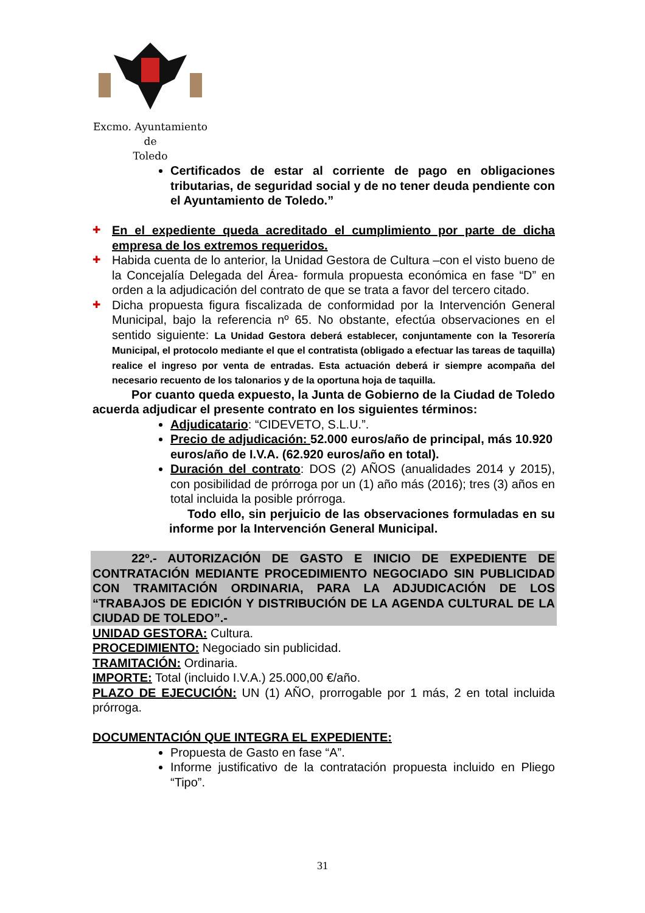Excmo. Ayuntamiento
de
Toledo
Certificados de estar al corriente de pago en obligaciones tributarias, de seguridad social y de no tener deuda pendiente con el Ayuntamiento de Toledo.”
✚ En el expediente queda acreditado el cumplimiento por parte de dicha empresa de los extremos requeridos.
✚ Habida cuenta de lo anterior, la Unidad Gestora de Cultura –con el visto bueno de la Concejalía Delegada del Área- formula propuesta económica en fase “D” en orden a la adjudicación del contrato de que se trata a favor del tercero citado.
✚ Dicha propuesta figura fiscalizada de conformidad por la Intervención General Municipal, bajo la referencia nº 65. No obstante, efectúa observaciones en el sentido siguiente: La Unidad Gestora deberá establecer, conjuntamente con la Tesorería Municipal, el protocolo mediante el que el contratista (obligado a efectuar las tareas de taquilla) realice el ingreso por venta de entradas. Esta actuación deberá ir siempre acompaña del necesario recuento de los talonarios y de la oportuna hoja de taquilla.
Por cuanto queda expuesto, la Junta de Gobierno de la Ciudad de Toledo acuerda adjudicar el presente contrato en los siguientes términos:
Adjudicatario: “CIDEVETO, S.L.U.”.
Precio de adjudicación: 52.000 euros/año de principal, más 10.920 euros/año de I.V.A. (62.920 euros/año en total).
Duración del contrato: DOS (2) AÑOS (anualidades 2014 y 2015), con posibilidad de prórroga por un (1) año más (2016); tres (3) años en total incluida la posible prórroga.
Todo ello, sin perjuicio de las observaciones formuladas en su informe por la Intervención General Municipal.
22º.- AUTORIZACIÓN DE GASTO E INICIO DE EXPEDIENTE DE CONTRATACIÓN MEDIANTE PROCEDIMIENTO NEGOCIADO SIN PUBLICIDAD CON TRAMITACIÓN ORDINARIA, PARA LA ADJUDICACIÓN DE LOS “TRABAJOS DE EDICIÓN Y DISTRIBUCIÓN DE LA AGENDA CULTURAL DE LA CIUDAD DE TOLEDO”.-
UNIDAD GESTORA: Cultura.
PROCEDIMIENTO: Negociado sin publicidad.
TRAMITACIÓN: Ordinaria.
IMPORTE: Total (incluido I.V.A.) 25.000,00 €/año.
PLAZO DE EJECUCIÓN: UN (1) AÑO, prorrogable por 1 más, 2 en total incluida prórroga.
DOCUMENTACIÓN QUE INTEGRA EL EXPEDIENTE:
Propuesta de Gasto en fase “A”.
Informe justificativo de la contratación propuesta incluido en Pliego “Tipo”.
31